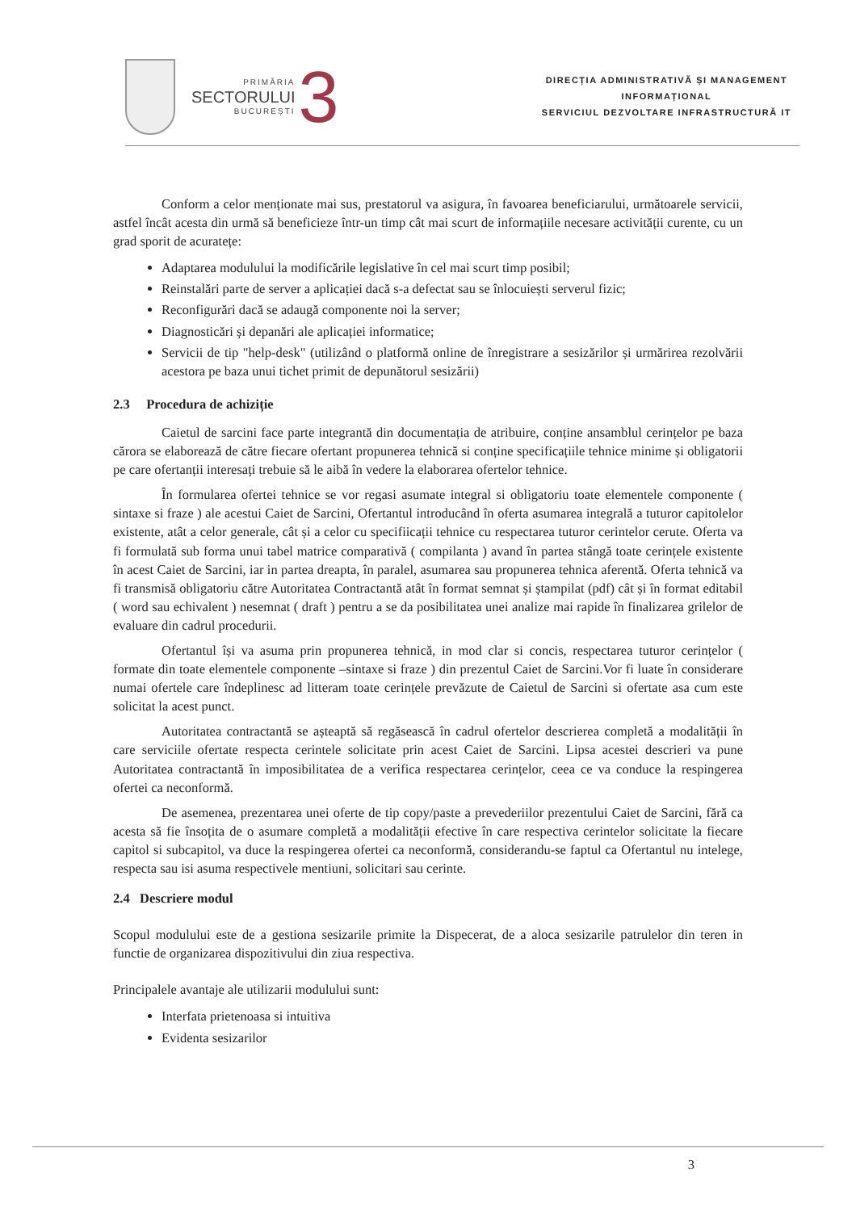PRIMĂRIA
SECTORULUI
BUCUREȘTI
3
DIRECȚIA ADMINISTRATIVĂ ȘI MANAGEMENT
INFORMAȚIONAL
SERVICIUL DEZVOLTARE INFRASTRUCTURĂ IT
Conform a celor menționate mai sus, prestatorul va asigura, în favoarea beneficiarului, următoarele servicii, astfel încât acesta din urmă să beneficieze într-un timp cât mai scurt de informațiile necesare activității curente, cu un grad sporit de acuratețe:
Adaptarea modulului la modificările legislative în cel mai scurt timp posibil;
Reinstalări parte de server a aplicației dacă s-a defectat sau se înlocuiești serverul fizic;
Reconfigurări dacă se adaugă componente noi la server;
Diagnosticări și depanări ale aplicației informatice;
Servicii de tip "help-desk" (utilizând o platformă online de înregistrare a sesizărilor și urmărirea rezolvării acestora pe baza unui tichet primit de depunătorul sesizării)
2.3 Procedura de achiziție
Caietul de sarcini face parte integrantă din documentația de atribuire, conține ansamblul cerințelor pe baza cărora se elaborează de către fiecare ofertant propunerea tehnică si conține specificațiile tehnice minime și obligatorii pe care ofertanții interesați trebuie să le aibă în vedere la elaborarea ofertelor tehnice.
În formularea ofertei tehnice se vor regasi asumate integral si obligatoriu toate elementele componente ( sintaxe si fraze ) ale acestui Caiet de Sarcini, Ofertantul introducând în oferta asumarea integrală a tuturor capitolelor existente, atât a celor generale, cât și a celor cu specifiicații tehnice cu respectarea tuturor cerintelor cerute. Oferta va fi formulată sub forma unui tabel matrice comparativă ( compilanta ) avand în partea stângă toate cerințele existente în acest Caiet de Sarcini, iar in partea dreapta, în paralel, asumarea sau propunerea tehnica aferentă. Oferta tehnică va fi transmisă obligatoriu către Autoritatea Contractantă atât în format semnat și ștampilat (pdf) cât și în format editabil ( word sau echivalent ) nesemnat ( draft ) pentru a se da posibilitatea unei analize mai rapide în finalizarea grilelor de evaluare din cadrul procedurii.
Ofertantul își va asuma prin propunerea tehnică, in mod clar si concis, respectarea tuturor cerințelor ( formate din toate elementele componente –sintaxe si fraze ) din prezentul Caiet de Sarcini.Vor fi luate în considerare numai ofertele care îndeplinesc ad litteram toate cerințele prevăzute de Caietul de Sarcini si ofertate asa cum este solicitat la acest punct.
Autoritatea contractantă se așteaptă să regăsească în cadrul ofertelor descrierea completă a modalității în care serviciile ofertate respecta cerintele solicitate prin acest Caiet de Sarcini. Lipsa acestei descrieri va pune Autoritatea contractantă în imposibilitatea de a verifica respectarea cerințelor, ceea ce va conduce la respingerea ofertei ca neconformă.
De asemenea, prezentarea unei oferte de tip copy/paste a prevederiilor prezentului Caiet de Sarcini, fără ca acesta să fie însoțita de o asumare completă a modalității efective în care respectiva cerintelor solicitate la fiecare capitol si subcapitol, va duce la respingerea ofertei ca neconformă, considerandu-se faptul ca Ofertantul nu intelege, respecta sau isi asuma respectivele mentiuni, solicitari sau cerinte.
2.4 Descriere modul
Scopul modulului este de a gestiona sesizarile primite la Dispecerat, de a aloca sesizarile patrulelor din teren in functie de organizarea dispozitivului din ziua respectiva.
Principalele avantaje ale utilizarii modulului sunt:
Interfata prietenoasa si intuitiva
Evidenta sesizarilor
3